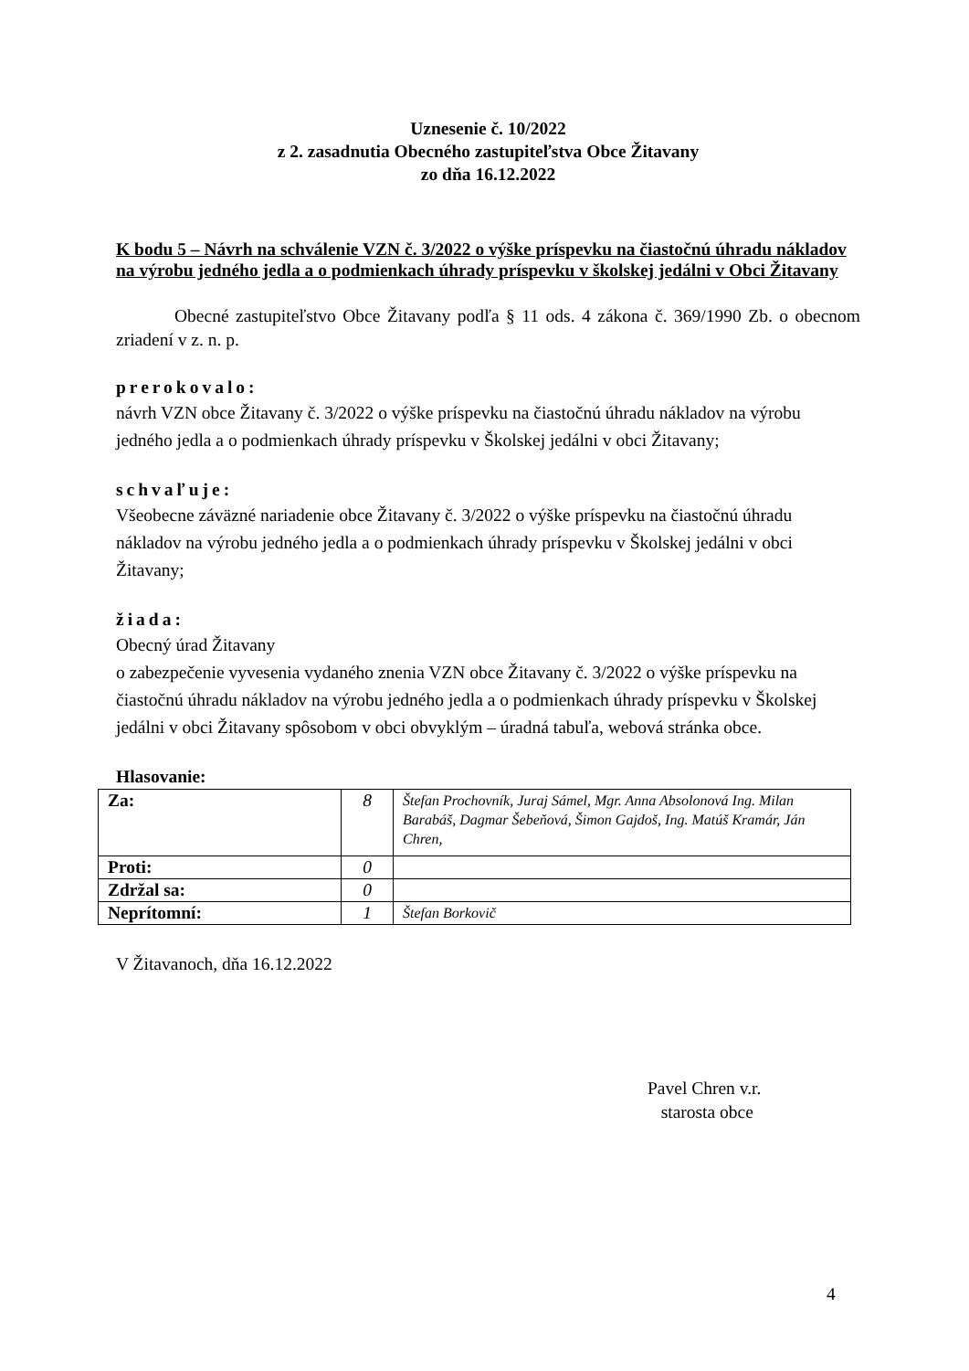Uznesenie č. 10/2022
z 2. zasadnutia Obecného zastupiteľstva Obce Žitavany
zo dňa 16.12.2022
K bodu 5 – Návrh na schválenie VZN č. 3/2022 o výške príspevku na čiastočnú úhradu nákladov na výrobu jedného jedla a o podmienkach úhrady príspevku v školskej jedálni v Obci Žitavany
Obecné zastupiteľstvo Obce Žitavany podľa § 11 ods. 4 zákona č. 369/1990 Zb. o obecnom zriadení v z. n. p.
prerokovalo:
návrh VZN obce Žitavany č. 3/2022 o výške príspevku na čiastočnú úhradu nákladov na výrobu jedného jedla a o podmienkach úhrady príspevku v Školskej jedálni v obci Žitavany;
schvaľuje:
Všeobecne záväzné nariadenie obce Žitavany č. 3/2022 o výške príspevku na čiastočnú úhradu nákladov na výrobu jedného jedla a o podmienkach úhrady príspevku v Školskej jedálni v obci Žitavany;
žiada:
Obecný úrad Žitavany
o zabezpečenie vyvesenia vydaného znenia VZN obce Žitavany č. 3/2022 o výške príspevku na čiastočnú úhradu nákladov na výrobu jedného jedla a o podmienkach úhrady príspevku v Školskej jedálni v obci Žitavany spôsobom v obci obvyklým – úradná tabuľa, webová stránka obce.
Hlasovanie:
| Za: | 8 | Štefan Prochovník, Juraj Sámel, Mgr. Anna Absolonová Ing. Milan Barabáš, Dagmar Šebeňová, Šimon Gajdoš, Ing. Matúš Kramár, Ján Chren, |
| Proti: | 0 | |
| Zdržal sa: | 0 | |
| Neprítomní: | 1 | Štefan Borkovič |
V Žitavanoch, dňa 16.12.2022
Pavel Chren v.r.
starosta obce
4